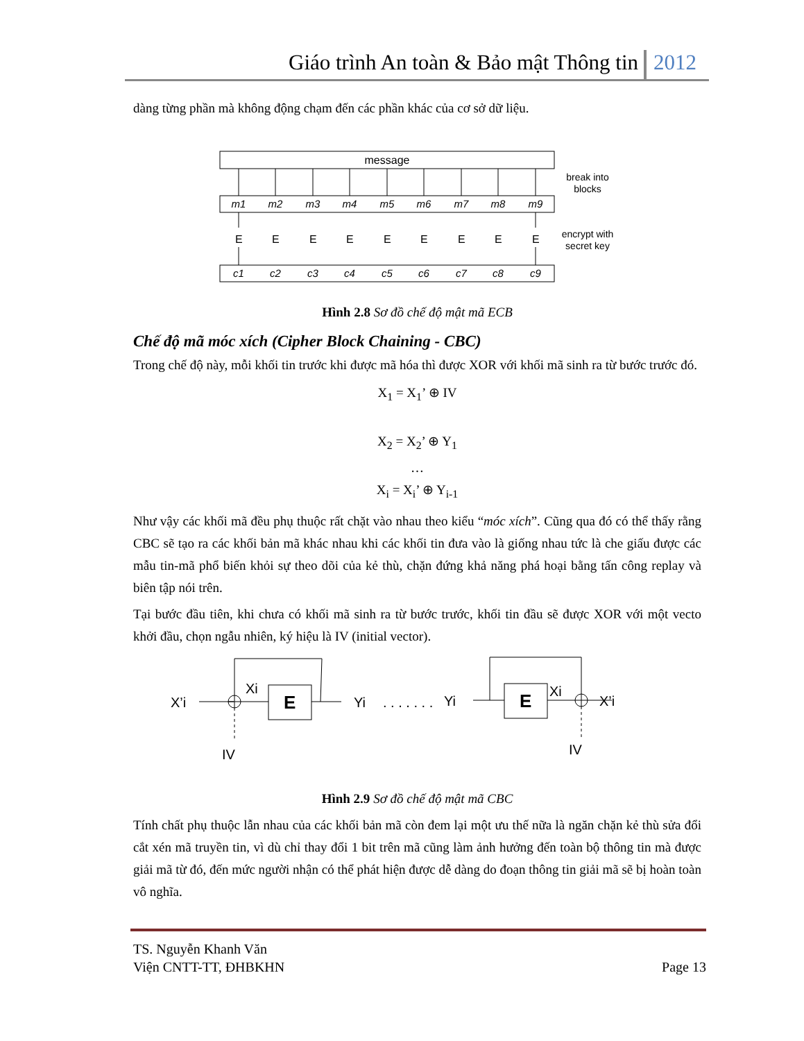Giáo trình An toàn & Bảo mật Thông tin 2012
dàng từng phần mà không động chạm đến các phần khác của cơ sở dữ liệu.
message
break into
blocks
encrypt with
secret key
m1
m2
m3
m4
m5
m6
m7
m8
m9
c1
c2
c3
c4
c5
c6
c7
c8
c9
E
E
E
E
E
E
E
E
E
Hình 2.8 Sơ đồ chế độ mật mã ECB
Chế độ mã móc xích (Cipher Block Chaining - CBC)
Trong chế độ này, mỗi khối tin trước khi được mã hóa thì được XOR với khối mã sinh ra từ bước trước đó.
X<sub>1</sub> = X<sub>1</sub>’ ⊕ IV
X<sub>2</sub> = X<sub>2</sub>’ ⊕ Y<sub>1</sub>
…
X<sub>i</sub> = X<sub>i</sub>’ ⊕ Y<sub>i-1</sub>
Như vậy các khối mã đều phụ thuộc rất chặt vào nhau theo kiểu “móc xích”. Cũng qua đó có thể thấy rằng CBC sẽ tạo ra các khối bản mã khác nhau khi các khối tin đưa vào là giống nhau tức là che giấu được các mẫu tin-mã phổ biến khỏi sự theo dõi của kẻ thù, chặn đứng khả năng phá hoại bằng tấn công replay và biên tập nói trên.
Tại bước đầu tiên, khi chưa có khối mã sinh ra từ bước trước, khối tin đầu sẽ được XOR với một vecto khởi đầu, chọn ngẫu nhiên, ký hiệu là IV (initial vector).
X’i
Xi
E
Yi
. . . . . . .
Yi
E
Xi
X’i
IV
IV
Hình 2.9 Sơ đồ chế độ mật mã CBC
Tính chất phụ thuộc lẫn nhau của các khối bản mã còn đem lại một ưu thế nữa là ngăn chặn kẻ thù sửa đổi cắt xén mã truyền tin, vì dù chỉ thay đổi 1 bit trên mã cũng làm ảnh hưởng đến toàn bộ thông tin mà được giải mã từ đó, đến mức người nhận có thể phát hiện được dễ dàng do đoạn thông tin giải mã sẽ bị hoàn toàn vô nghĩa.
TS. Nguyễn Khanh Văn
Viện CNTT-TT, ĐHBKHN
Page 13